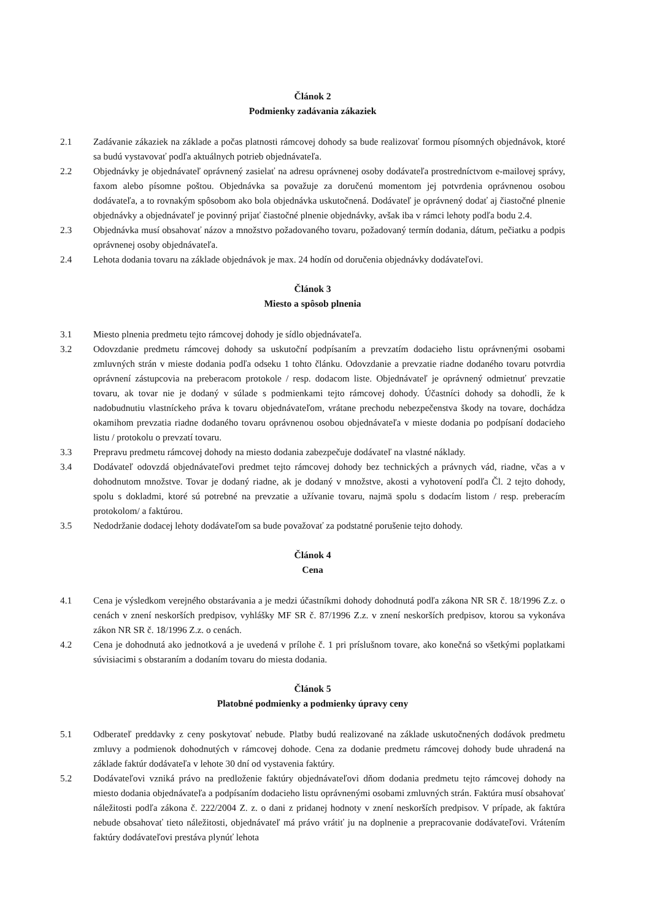Článok 2
Podmienky zadávania zákaziek
2.1 Zadávanie zákaziek na základe a počas platnosti rámcovej dohody sa bude realizovať formou písomných objednávok, ktoré sa budú vystavovať podľa aktuálnych potrieb objednávateľa.
2.2 Objednávky je objednávateľ oprávnený zasielať na adresu oprávnenej osoby dodávateľa prostredníctvom e-mailovej správy, faxom alebo písomne poštou. Objednávka sa považuje za doručenú momentom jej potvrdenia oprávnenou osobou dodávateľa, a to rovnakým spôsobom ako bola objednávka uskutočnená. Dodávateľ je oprávnený dodať aj čiastočné plnenie objednávky a objednávateľ je povinný prijať čiastočné plnenie objednávky, avšak iba v rámci lehoty podľa bodu 2.4.
2.3 Objednávka musí obsahovať názov a množstvo požadovaného tovaru, požadovaný termín dodania, dátum, pečiatku a podpis oprávnenej osoby objednávateľa.
2.4 Lehota dodania tovaru na základe objednávok je max. 24 hodín od doručenia objednávky dodávateľovi.
Článok 3
Miesto a spôsob plnenia
3.1 Miesto plnenia predmetu tejto rámcovej dohody je sídlo objednávateľa.
3.2 Odovzdanie predmetu rámcovej dohody sa uskutoční podpísaním a prevzatím dodacieho listu oprávnenými osobami zmluvných strán v mieste dodania podľa odseku 1 tohto článku. Odovzdanie a prevzatie riadne dodaného tovaru potvrdia oprávnení zástupcovia na preberacom protokole / resp. dodacom liste. Objednávateľ je oprávnený odmietnuť prevzatie tovaru, ak tovar nie je dodaný v súlade s podmienkami tejto rámcovej dohody. Účastníci dohody sa dohodli, že k nadobudnutiu vlastníckeho práva k tovaru objednávateľom, vrátane prechodu nebezpečenstva škody na tovare, dochádza okamihom prevzatia riadne dodaného tovaru oprávnenou osobou objednávateľa v mieste dodania po podpísaní dodacieho listu / protokolu o prevzatí tovaru.
3.3 Prepravu predmetu rámcovej dohody na miesto dodania zabezpečuje dodávateľ na vlastné náklady.
3.4 Dodávateľ odovzdá objednávateľovi predmet tejto rámcovej dohody bez technických a právnych vád, riadne, včas a v dohodnutom množstve. Tovar je dodaný riadne, ak je dodaný v množstve, akosti a vyhotovení podľa Čl. 2 tejto dohody, spolu s dokladmi, ktoré sú potrebné na prevzatie a užívanie tovaru, najmä spolu s dodacím listom / resp. preberacím protokolom/ a faktúrou.
3.5 Nedodržanie dodacej lehoty dodávateľom sa bude považovať za podstatné porušenie tejto dohody.
Článok 4
Cena
4.1 Cena je výsledkom verejného obstarávania a je medzi účastníkmi dohody dohodnutá podľa zákona NR SR č. 18/1996 Z.z. o cenách v znení neskorších predpisov, vyhlášky MF SR č. 87/1996 Z.z. v znení neskorších predpisov, ktorou sa vykonáva zákon NR SR č. 18/1996 Z.z. o cenách.
4.2 Cena je dohodnutá ako jednotková a je uvedená v prílohe č. 1 pri príslušnom tovare, ako konečná so všetkými poplatkami súvisiacimi s obstaraním a dodaním tovaru do miesta dodania.
Článok 5
Platobné podmienky a podmienky úpravy ceny
5.1 Odberateľ preddavky z ceny poskytovať nebude. Platby budú realizované na základe uskutočnených dodávok predmetu zmluvy a podmienok dohodnutých v rámcovej dohode. Cena za dodanie predmetu rámcovej dohody bude uhradená na základe faktúr dodávateľa v lehote 30 dní od vystavenia faktúry.
5.2 Dodávateľovi vzniká právo na predloženie faktúry objednávateľovi dňom dodania predmetu tejto rámcovej dohody na miesto dodania objednávateľa a podpísaním dodacieho listu oprávnenými osobami zmluvných strán. Faktúra musí obsahovať náležitosti podľa zákona č. 222/2004 Z. z. o dani z pridanej hodnoty v znení neskorších predpisov. V prípade, ak faktúra nebude obsahovať tieto náležitosti, objednávateľ má právo vrátiť ju na doplnenie a prepracovanie dodávateľovi. Vrátením faktúry dodávateľovi prestáva plynúť lehota